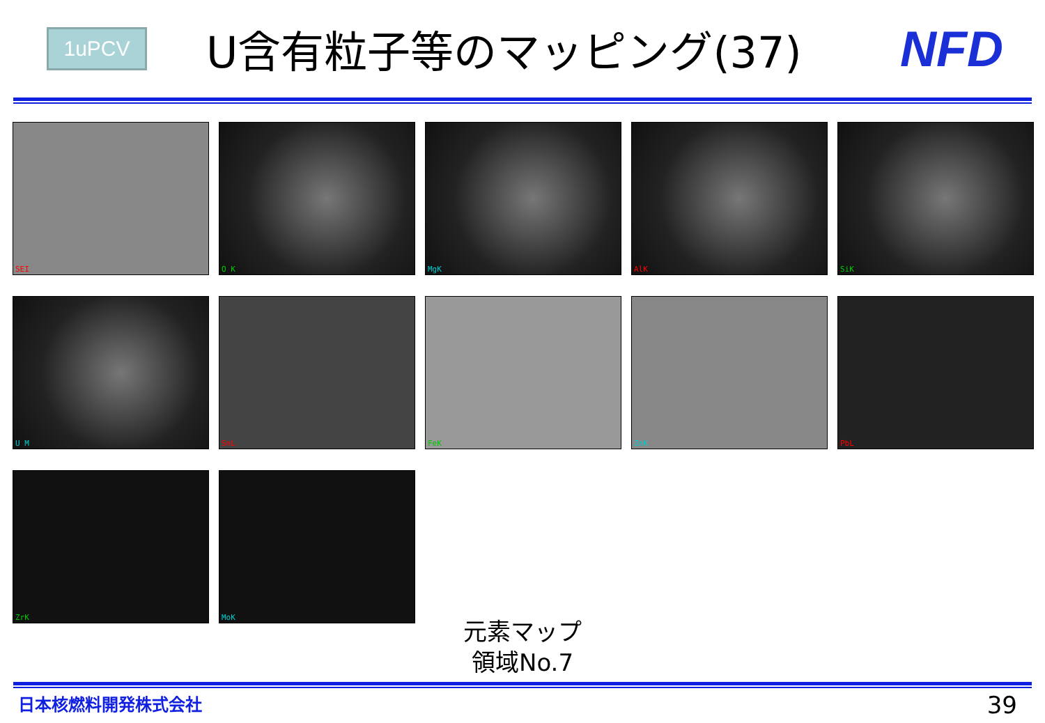1uPCV
U含有粒子等のマッピング(37)
NFD
SEI
O K
MgK
AlK
SiK
U M
SnL
FeK
ZnK
PbL
ZrK
MoK
元素マップ
領域No.7
日本核燃料開発株式会社 39